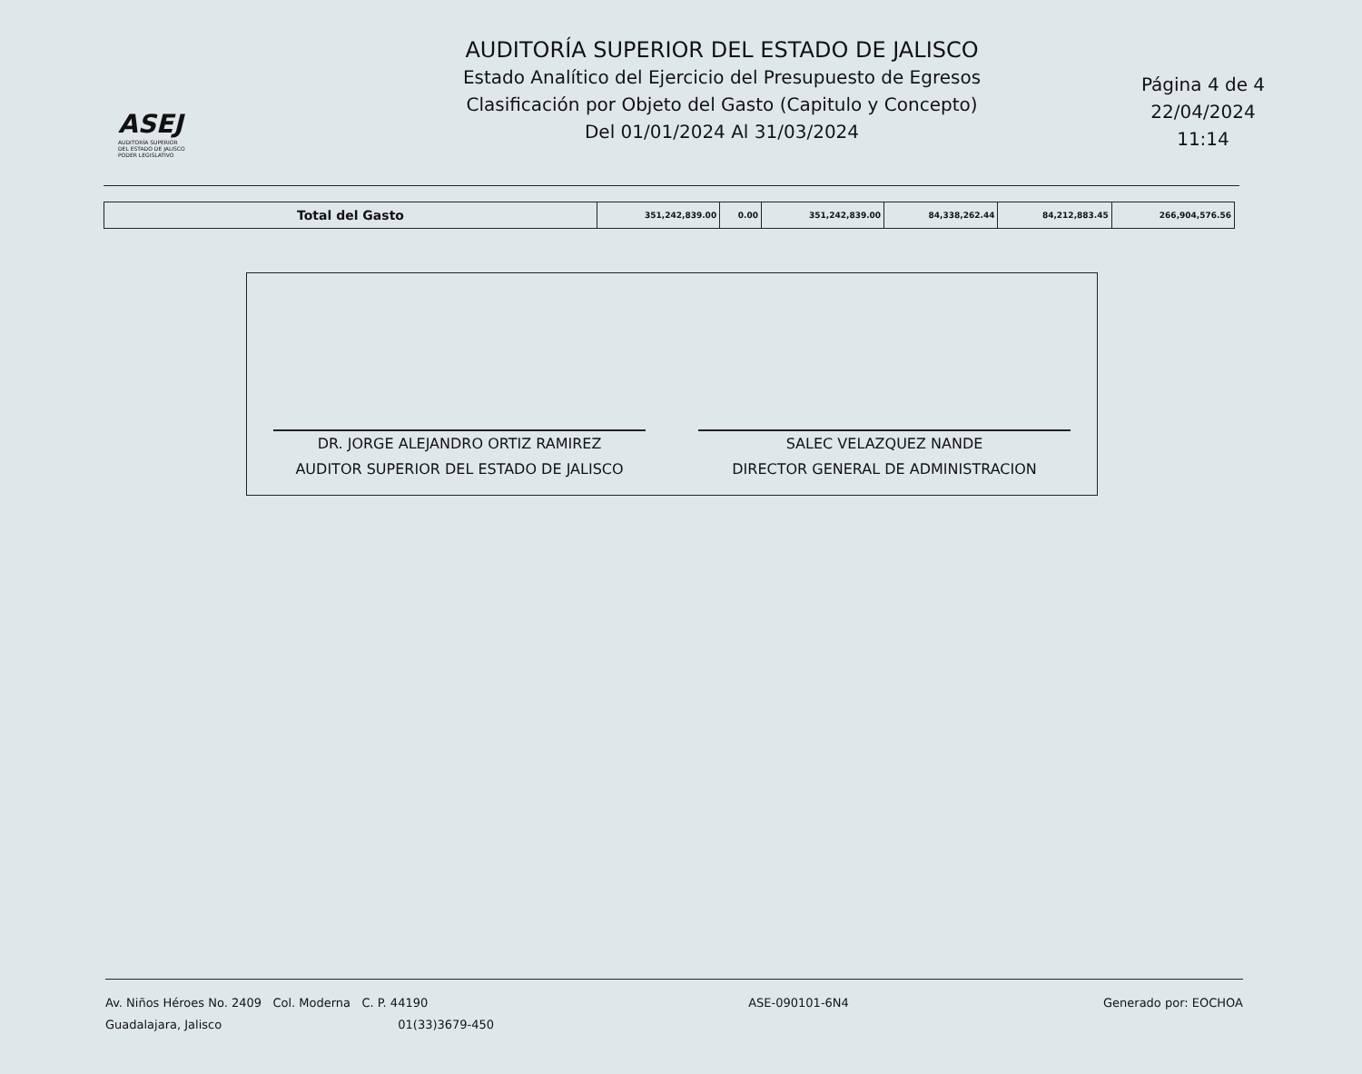ASEJ
AUDITORÍA SUPERIOR
DEL ESTADO DE JALISCO
PODER LEGISLATIVO
AUDITORÍA SUPERIOR DEL ESTADO DE JALISCO
Estado Analítico del Ejercicio del Presupuesto de Egresos
Clasificación por Objeto del Gasto (Capitulo y Concepto)
Del 01/01/2024 Al 31/03/2024
Página 4 de 4
22/04/2024
11:14
| Total del Gasto | 351,242,839.00 | 0.00 | 351,242,839.00 | 84,338,262.44 | 84,212,883.45 | 266,904,576.56 |
DR. JORGE ALEJANDRO ORTIZ RAMIREZ
AUDITOR SUPERIOR DEL ESTADO DE JALISCO
SALEC VELAZQUEZ NANDE
DIRECTOR GENERAL DE ADMINISTRACION
Av. Niños Héroes No. 2409 Col. Moderna C. P. 44190
Guadalajara, Jalisco 01(33)3679-450
ASE-090101-6N4 Generado por: EOCHOA